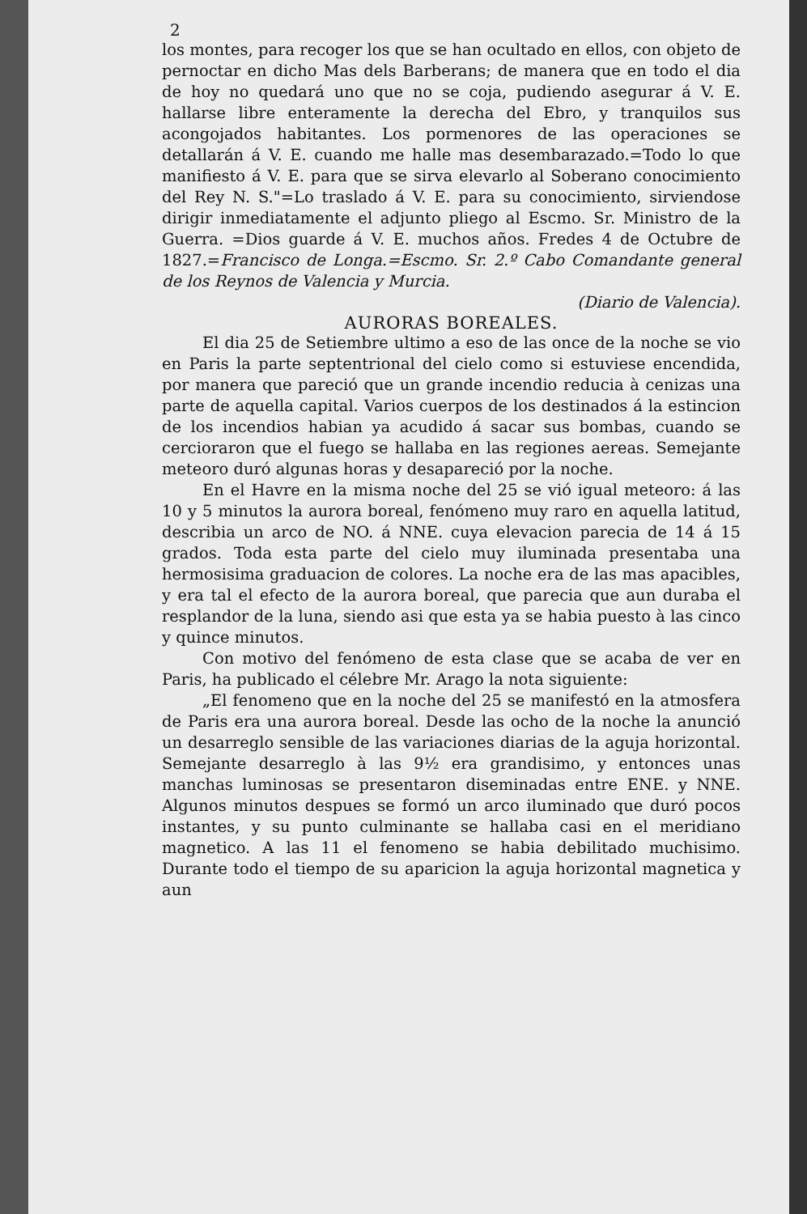2
los montes, para recoger los que se han ocultado en ellos, con objeto de pernoctar en dicho Mas dels Barberans; de manera que en todo el dia de hoy no quedará uno que no se coja, pudiendo asegurar á V. E. hallarse libre enteramente la derecha del Ebro, y tranquilos sus acongojados habitantes. Los pormenores de las operaciones se detallarán á V. E. cuando me halle mas desembarazado.=Todo lo que manifiesto á V. E. para que se sirva elevarlo al Soberano conocimiento del Rey N. S."=Lo traslado á V. E. para su conocimiento, sirviendose dirigir inmediatamente el adjunto pliego al Escmo. Sr. Ministro de la Guerra. =Dios guarde á V. E. muchos años. Fredes 4 de Octubre de 1827.=Francisco de Longa.=Escmo. Sr. 2.º Cabo Comandante general de los Reynos de Valencia y Murcia.
(Diario de Valencia).
AURORAS BOREALES.
El dia 25 de Setiembre ultimo a eso de las once de la noche se vio en Paris la parte septentrional del cielo como si estuviese encendida, por manera que pareció que un grande incendio reducia à cenizas una parte de aquella capital. Varios cuerpos de los destinados á la estincion de los incendios habian ya acudido á sacar sus bombas, cuando se cercioraron que el fuego se hallaba en las regiones aereas. Semejante meteoro duró algunas horas y desapareció por la noche.
En el Havre en la misma noche del 25 se vió igual meteoro: á las 10 y 5 minutos la aurora boreal, fenómeno muy raro en aquella latitud, describia un arco de NO. á NNE. cuya elevacion parecia de 14 á 15 grados. Toda esta parte del cielo muy iluminada presentaba una hermosisima graduacion de colores. La noche era de las mas apacibles, y era tal el efecto de la aurora boreal, que parecia que aun duraba el resplandor de la luna, siendo asi que esta ya se habia puesto à las cinco y quince minutos.
Con motivo del fenómeno de esta clase que se acaba de ver en Paris, ha publicado el célebre Mr. Arago la nota siguiente:
„El fenomeno que en la noche del 25 se manifestó en la atmosfera de Paris era una aurora boreal. Desde las ocho de la noche la anunció un desarreglo sensible de las variaciones diarias de la aguja horizontal. Semejante desarreglo à las 9½ era grandisimo, y entonces unas manchas luminosas se presentaron diseminadas entre ENE. y NNE. Algunos minutos despues se formó un arco iluminado que duró pocos instantes, y su punto culminante se hallaba casi en el meridiano magnetico. A las 11 el fenomeno se habia debilitado muchisimo. Durante todo el tiempo de su aparicion la aguja horizontal magnetica y aun